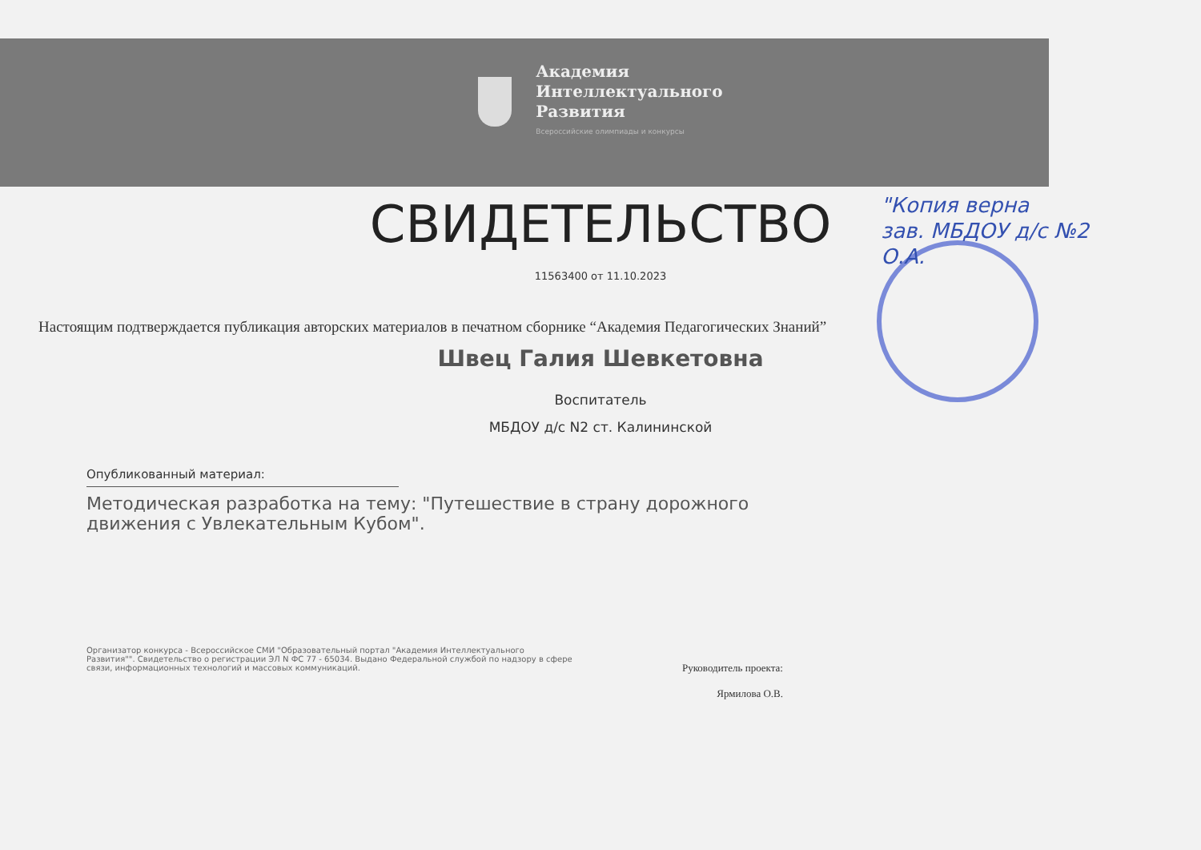Академия
Интеллектуального
Развития
Всероссийские олимпиады и конкурсы
"Копия верна
зав. МБДОУ д/с №2
О.А.
СВИДЕТЕЛЬСТВО
11563400 от 11.10.2023
Настоящим подтверждается публикация авторских материалов в печатном сборнике “Академия Педагогических Знаний”
Швец Галия Шевкетовна
Воспитатель
МБДОУ д/с N2 ст. Калининской
Опубликованный материал:
Методическая разработка на тему: "Путешествие в страну дорожного движения с Увлекательным Кубом".
Организатор конкурса - Всероссийское СМИ "Образовательный портал "Академия Интеллектуального Развития"". Свидетельство о регистрации ЭЛ N ФС 77 - 65034. Выдано Федеральной службой по надзору в сфере связи, информационных технологий и массовых коммуникаций.
Руководитель проекта:
Ярмилова О.В.